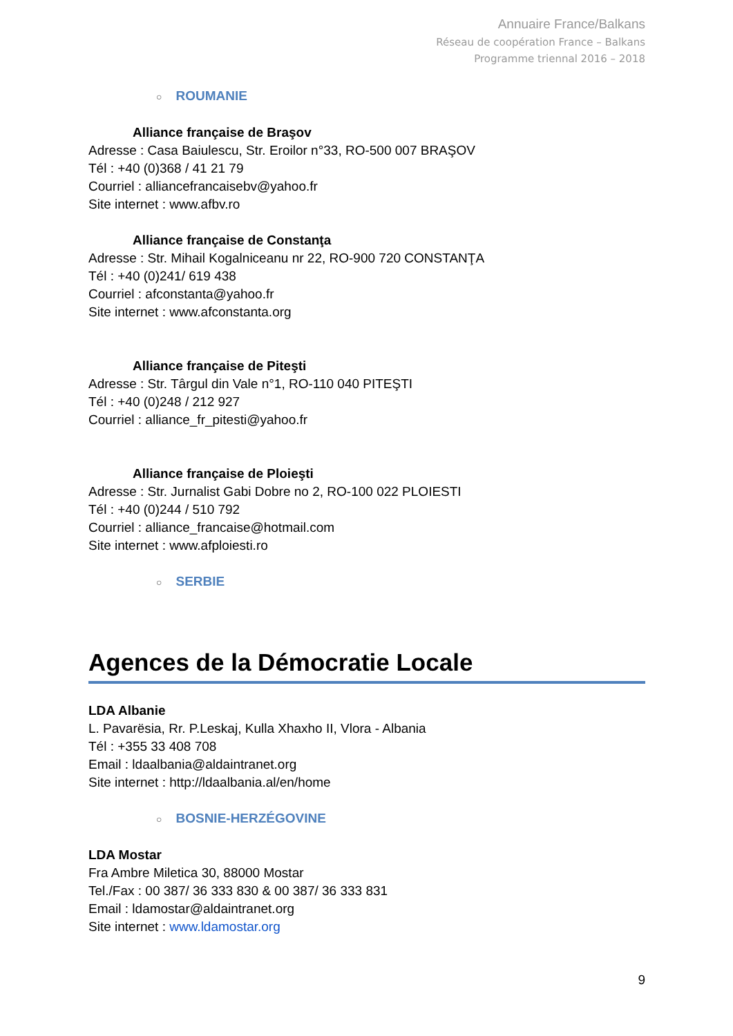Annuaire France/Balkans
Réseau de coopération France – Balkans
Programme triennal 2016 – 2018
○ ROUMANIE
Alliance française de Braşov
Adresse : Casa Baiulescu, Str. Eroilor n°33, RO-500 007 BRAŞOV
Tél : +40 (0)368 / 41 21 79
Courriel : alliancefrancaisebv@yahoo.fr
Site internet : www.afbv.ro
Alliance française de Constanţa
Adresse : Str. Mihail Kogalniceanu nr 22, RO-900 720 CONSTANŢA
Tél : +40 (0)241/ 619 438
Courriel : afconstanta@yahoo.fr
Site internet : www.afconstanta.org
Alliance française de Piteşti
Adresse : Str. Târgul din Vale n°1, RO-110 040 PITEŞTI
Tél : +40 (0)248 / 212 927
Courriel : alliance_fr_pitesti@yahoo.fr
Alliance française de Ploieşti
Adresse : Str. Jurnalist Gabi Dobre no 2, RO-100 022 PLOIESTI
Tél : +40 (0)244 / 510 792
Courriel : alliance_francaise@hotmail.com
Site internet : www.afploiesti.ro
○ SERBIE
Agences de la Démocratie Locale
LDA Albanie
L. Pavarësia, Rr. P.Leskaj, Kulla Xhaxho II, Vlora - Albania
Tél : +355 33 408 708
Email : ldaalbania@aldaintranet.org
Site internet : http://ldaalbania.al/en/home
○ BOSNIE-HERZÉGOVINE
LDA Mostar
Fra Ambre Miletica 30, 88000 Mostar
Tel./Fax : 00 387/ 36 333 830 & 00 387/ 36 333 831
Email : ldamostar@aldaintranet.org
Site internet : www.ldamostar.org
9